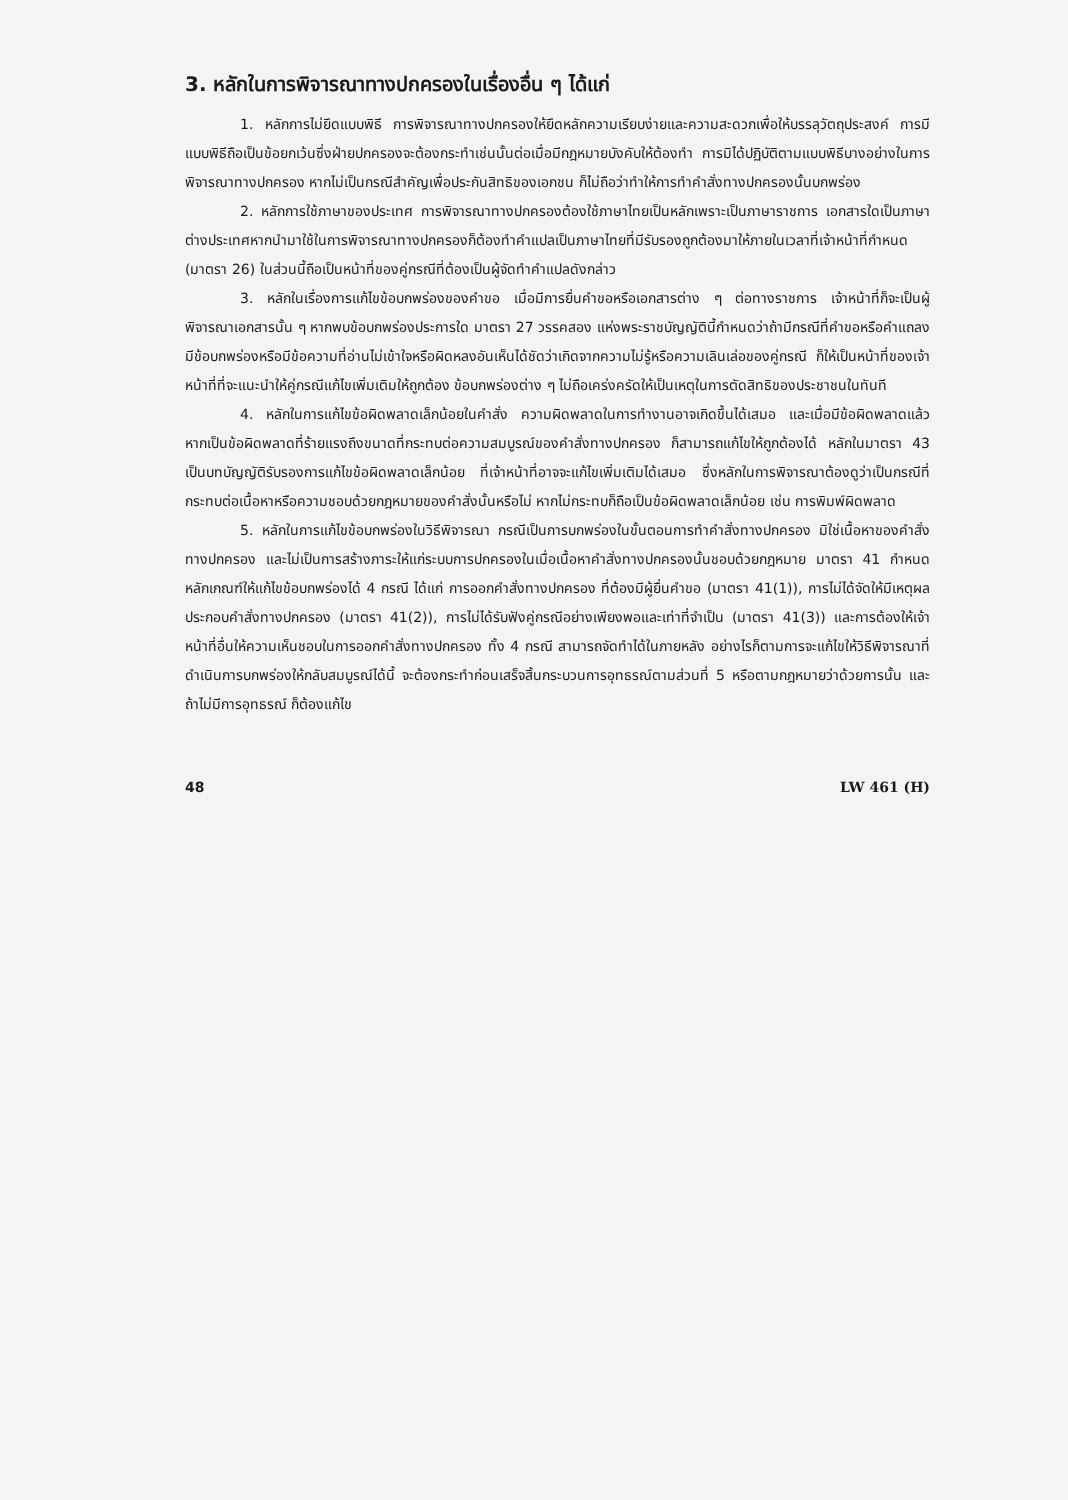3. หลักในการพิจารณาทางปกครองในเรื่องอื่น ๆ ได้แก่
1. หลักการไม่ยึดแบบพิธี การพิจารณาทางปกครองให้ยึดหลักความเรียบง่ายและความสะดวกเพื่อให้บรรลุวัตถุประสงค์ การมีแบบพิธีถือเป็นข้อยกเว้นซึ่งฝ่ายปกครองจะต้องกระทำเช่นนั้นต่อเมื่อมีกฎหมายบังคับให้ต้องทำ การมิได้ปฏิบัติตามแบบพิธีบางอย่างในการพิจารณาทางปกครอง หากไม่เป็นกรณีสำคัญเพื่อประกันสิทธิของเอกชน ก็ไม่ถือว่าทำให้การทำคำสั่งทางปกครองนั้นบกพร่อง
2. หลักการใช้ภาษาของประเทศ การพิจารณาทางปกครองต้องใช้ภาษาไทยเป็นหลักเพราะเป็นภาษาราชการ เอกสารใดเป็นภาษาต่างประเทศหากนำมาใช้ในการพิจารณาทางปกครองก็ต้องทำคำแปลเป็นภาษาไทยที่มีรับรองถูกต้องมาให้ภายในเวลาที่เจ้าหน้าที่กำหนด (มาตรา 26) ในส่วนนี้ถือเป็นหน้าที่ของคู่กรณีที่ต้องเป็นผู้จัดทำคำแปลดังกล่าว
3. หลักในเรื่องการแก้ไขข้อบกพร่องของคำขอ เมื่อมีการยื่นคำขอหรือเอกสารต่าง ๆ ต่อทางราชการ เจ้าหน้าที่ก็จะเป็นผู้พิจารณาเอกสารนั้น ๆ หากพบข้อบกพร่องประการใด มาตรา 27 วรรคสอง แห่งพระราชบัญญัตินี้กำหนดว่าถ้ามีกรณีที่คำขอหรือคำแถลงมีข้อบกพร่องหรือมีข้อความที่อ่านไม่เข้าใจหรือผิดหลงอันเห็นได้ชัดว่าเกิดจากความไม่รู้หรือความเลินเล่อของคู่กรณี ก็ให้เป็นหน้าที่ของเจ้าหน้าที่ที่จะแนะนำให้คู่กรณีแก้ไขเพิ่มเติมให้ถูกต้อง ข้อบกพร่องต่าง ๆ ไม่ถือเคร่งครัดให้เป็นเหตุในการตัดสิทธิของประชาชนในทันที
4. หลักในการแก้ไขข้อผิดพลาดเล็กน้อยในคำสั่ง ความผิดพลาดในการทำงานอาจเกิดขึ้นได้เสมอ และเมื่อมีข้อผิดพลาดแล้ว หากเป็นข้อผิดพลาดที่ร้ายแรงถึงขนาดที่กระทบต่อความสมบูรณ์ของคำสั่งทางปกครอง ก็สามารถแก้ไขให้ถูกต้องได้ หลักในมาตรา 43 เป็นบทบัญญัติรับรองการแก้ไขข้อผิดพลาดเล็กน้อย ที่เจ้าหน้าที่อาจจะแก้ไขเพิ่มเติมได้เสมอ ซึ่งหลักในการพิจารณาต้องดูว่าเป็นกรณีที่กระทบต่อเนื้อหาหรือความชอบด้วยกฎหมายของคำสั่งนั้นหรือไม่ หากไม่กระทบก็ถือเป็นข้อผิดพลาดเล็กน้อย เช่น การพิมพ์ผิดพลาด
5. หลักในการแก้ไขข้อบกพร่องในวิธีพิจารณา กรณีเป็นการบกพร่องในขั้นตอนการทำคำสั่งทางปกครอง มิใช่เนื้อหาของคำสั่งทางปกครอง และไม่เป็นการสร้างภาระให้แก่ระบบการปกครองในเมื่อเนื้อหาคำสั่งทางปกครองนั้นชอบด้วยกฎหมาย มาตรา 41 กำหนดหลักเกณฑ์ให้แก้ไขข้อบกพร่องได้ 4 กรณี ได้แก่ การออกคำสั่งทางปกครอง ที่ต้องมีผู้ยื่นคำขอ (มาตรา 41(1)), การไม่ได้จัดให้มีเหตุผลประกอบคำสั่งทางปกครอง (มาตรา 41(2)), การไม่ได้รับฟังคู่กรณีอย่างเพียงพอและเท่าที่จำเป็น (มาตรา 41(3)) และการต้องให้เจ้าหน้าที่อื่นให้ความเห็นชอบในการออกคำสั่งทางปกครอง ทั้ง 4 กรณี สามารถจัดทำได้ในภายหลัง อย่างไรก็ตามการจะแก้ไขให้วิธีพิจารณาที่ดำเนินการบกพร่องให้กลับสมบูรณ์ได้นี้ จะต้องกระทำก่อนเสร็จสิ้นกระบวนการอุทธรณ์ตามส่วนที่ 5 หรือตามกฎหมายว่าด้วยการนั้น และถ้าไม่มีการอุทธรณ์ ก็ต้องแก้ไข
48 LW 461 (H)